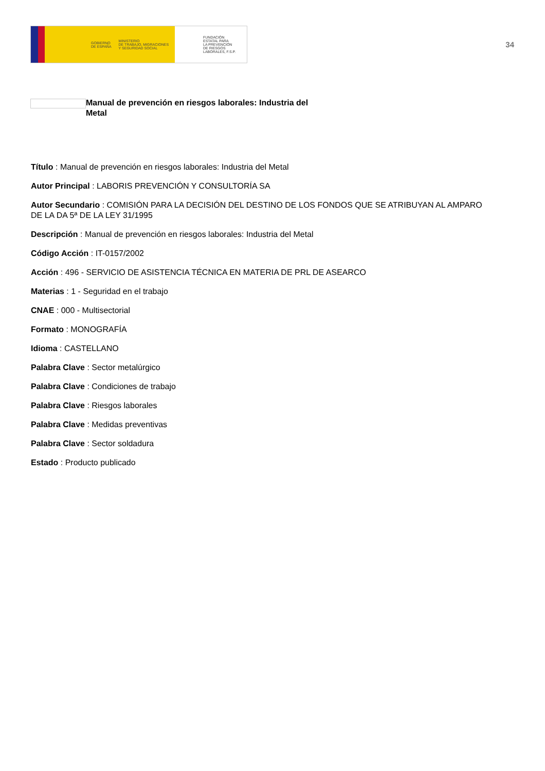GOBIERNO
DE ESPAÑA MINISTERIO
DE TRABAJO, MIGRACIONES
Y SEGURIDAD SOCIAL
FUNDACIÓN
ESTATAL PARA
LA PREVENCIÓN
DE RIESGOS
LABORALES, F.S.P.
34
Manual de prevención en riesgos laborales: Industria del Metal
Título : Manual de prevención en riesgos laborales: Industria del Metal
Autor Principal : LABORIS PREVENCIÓN Y CONSULTORÍA SA
Autor Secundario : COMISIÓN PARA LA DECISIÓN DEL DESTINO DE LOS FONDOS QUE SE ATRIBUYAN AL AMPARO DE LA DA 5ª DE LA LEY 31/1995
Descripción : Manual de prevención en riesgos laborales: Industria del Metal
Código Acción : IT-0157/2002
Acción : 496 - SERVICIO DE ASISTENCIA TÉCNICA EN MATERIA DE PRL DE ASEARCO
Materias : 1 - Seguridad en el trabajo
CNAE : 000 - Multisectorial
Formato : MONOGRAFÍA
Idioma : CASTELLANO
Palabra Clave : Sector metalúrgico
Palabra Clave : Condiciones de trabajo
Palabra Clave : Riesgos laborales
Palabra Clave : Medidas preventivas
Palabra Clave : Sector soldadura
Estado : Producto publicado